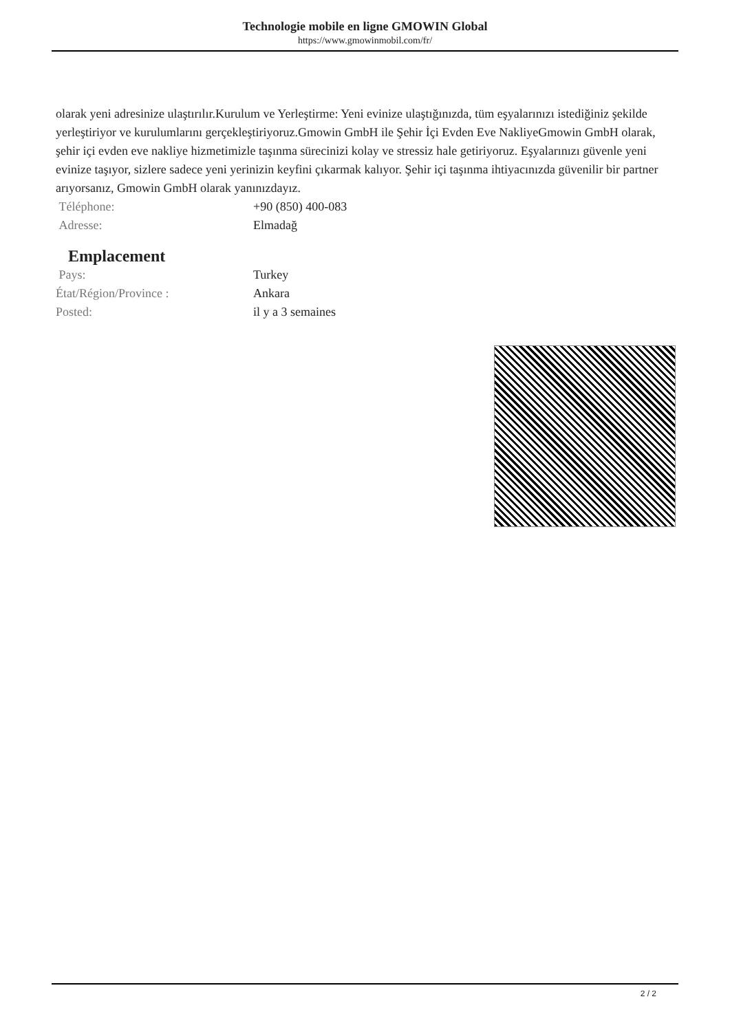Technologie mobile en ligne GMOWIN Global
https://www.gmowinmobil.com/fr/
olarak yeni adresinize ulaştırılır.Kurulum ve Yerleştirme: Yeni evinize ulaştığınızda, tüm eşyalarınızı istediğiniz şekilde yerleştiriyor ve kurulumlarını gerçekleştiriyoruz.Gmowin GmbH ile Şehir İçi Evden Eve NakliyeGmowin GmbH olarak, şehir içi evden eve nakliye hizmetimizle taşınma sürecinizi kolay ve stressiz hale getiriyoruz. Eşyalarınızı güvenle yeni evinize taşıyor, sizlere sadece yeni yerinizin keyfini çıkarmak kalıyor. Şehir içi taşınma ihtiyacınızda güvenilir bir partner arıyorsanız, Gmowin GmbH olarak yanınızdayız.
| Téléphone: | +90 (850) 400-083 |
| Adresse: | Elmadağ |
Emplacement
| Pays: | Turkey |
| État/Région/Province : | Ankara |
| Posted: | il y a 3 semaines |
2 / 2